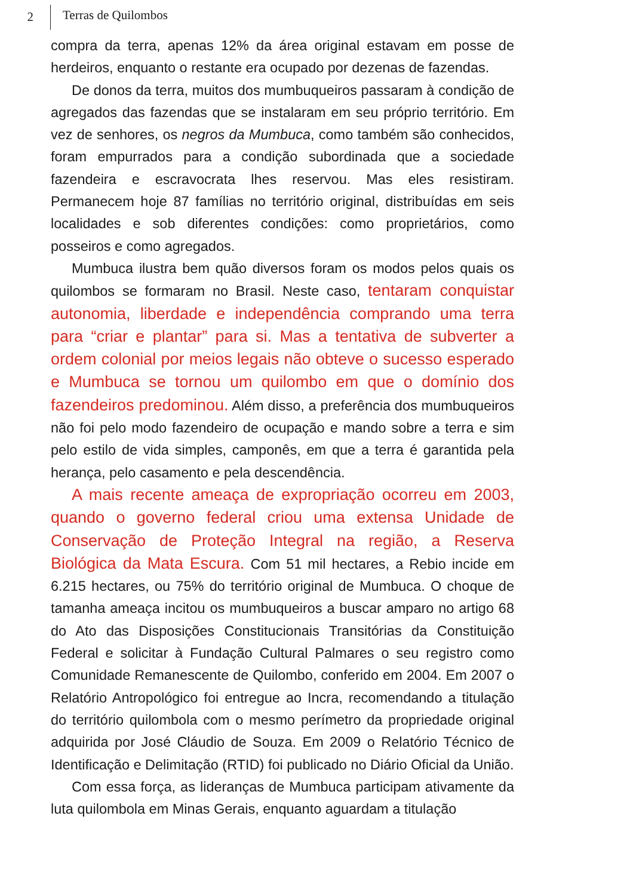2
Terras de Quilombos
compra da terra, apenas 12% da área original estavam em posse de herdeiros, enquanto o restante era ocupado por dezenas de fazendas.
De donos da terra, muitos dos mumbuqueiros passaram à condição de agregados das fazendas que se instalaram em seu próprio território. Em vez de senhores, os negros da Mumbuca, como também são conhecidos, foram empurrados para a condição subordinada que a sociedade fazendeira e escravocrata lhes reservou. Mas eles resistiram. Permanecem hoje 87 famílias no território original, distribuídas em seis localidades e sob diferentes condições: como proprietários, como posseiros e como agregados.
Mumbuca ilustra bem quão diversos foram os modos pelos quais os quilombos se formaram no Brasil. Neste caso, tentaram conquistar autonomia, liberdade e independência comprando uma terra para “criar e plantar” para si. Mas a tentativa de subverter a ordem colonial por meios legais não obteve o sucesso esperado e Mumbuca se tornou um quilombo em que o domínio dos fazendeiros predominou. Além disso, a preferência dos mumbuqueiros não foi pelo modo fazendeiro de ocupação e mando sobre a terra e sim pelo estilo de vida simples, camponês, em que a terra é garantida pela herança, pelo casamento e pela descendência.
A mais recente ameaça de expropriação ocorreu em 2003, quando o governo federal criou uma extensa Unidade de Conservação de Proteção Integral na região, a Reserva Biológica da Mata Escura. Com 51 mil hectares, a Rebio incide em 6.215 hectares, ou 75% do território original de Mumbuca. O choque de tamanha ameaça incitou os mumbuqueiros a buscar amparo no artigo 68 do Ato das Disposições Constitucionais Transitórias da Constituição Federal e solicitar à Fundação Cultural Palmares o seu registro como Comunidade Remanescente de Quilombo, conferido em 2004. Em 2007 o Relatório Antropológico foi entregue ao Incra, recomendando a titulação do território quilombola com o mesmo perímetro da propriedade original adquirida por José Cláudio de Souza. Em 2009 o Relatório Técnico de Identificação e Delimitação (RTID) foi publicado no Diário Oficial da União.
Com essa força, as lideranças de Mumbuca participam ativamente da luta quilombola em Minas Gerais, enquanto aguardam a titulação